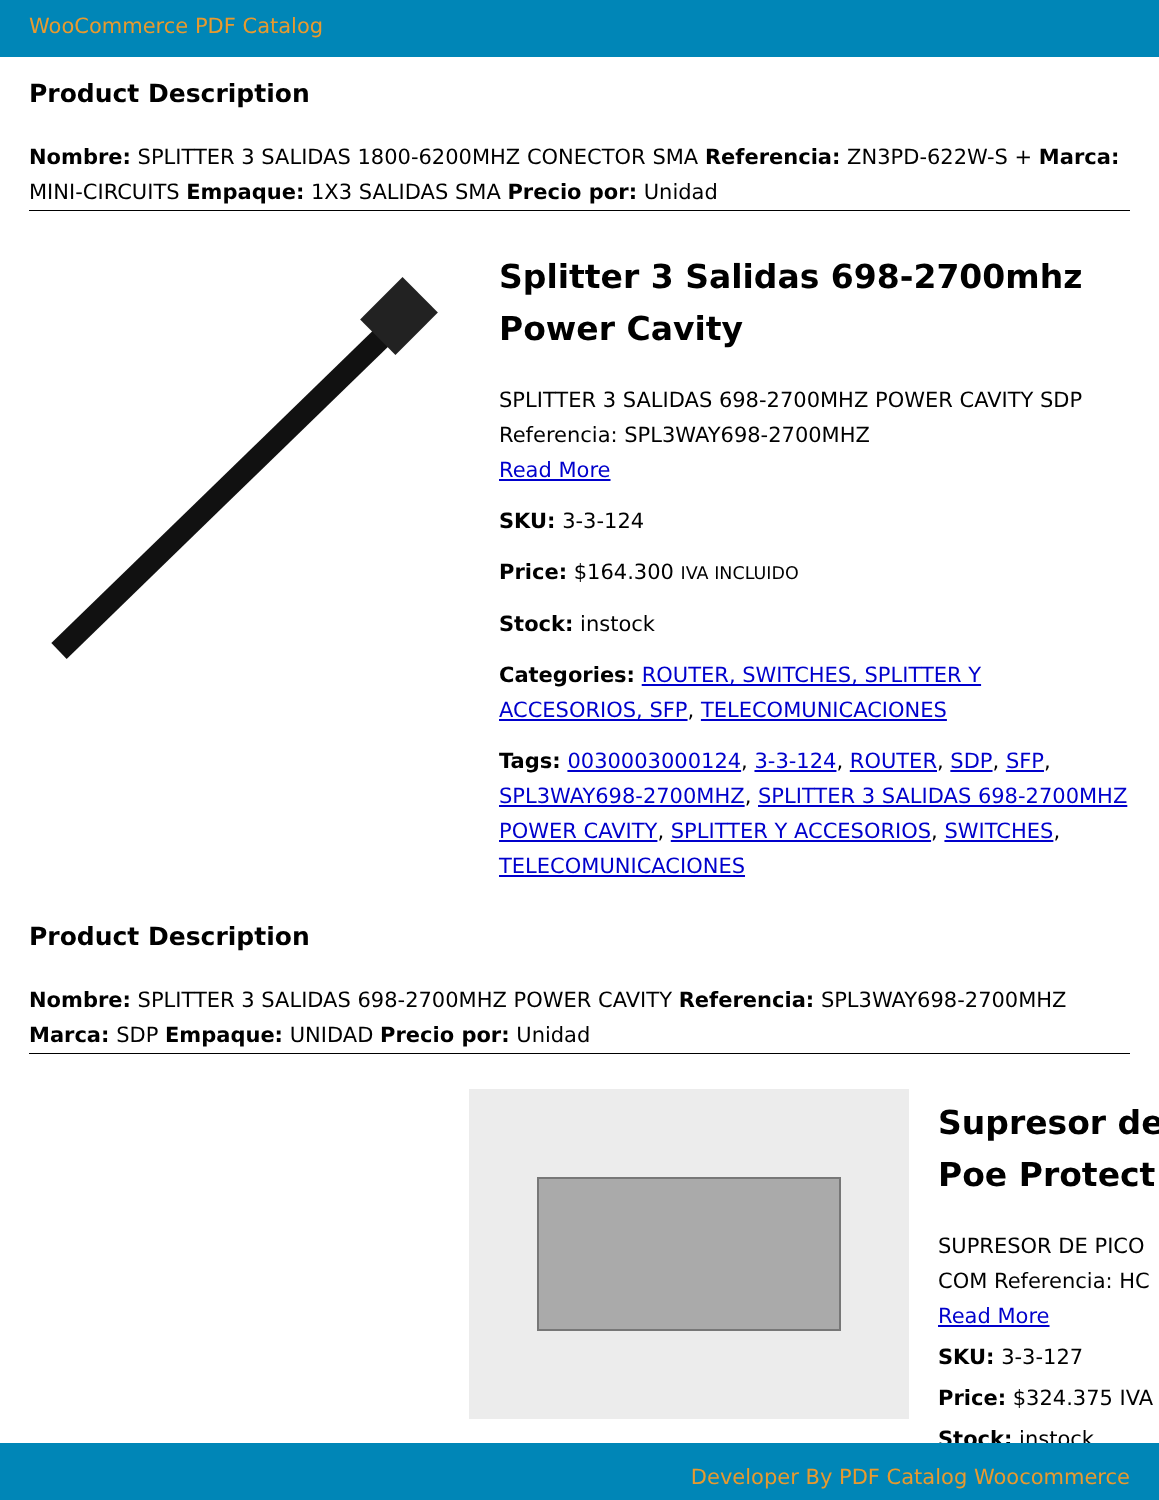WooCommerce PDF Catalog
Product Description
Nombre: SPLITTER 3 SALIDAS 1800-6200MHZ CONECTOR SMA Referencia: ZN3PD-622W-S + Marca: MINI-CIRCUITS Empaque: 1X3 SALIDAS SMA Precio por: Unidad
Splitter 3 Salidas 698-2700mhz Power Cavity
SPLITTER 3 SALIDAS 698-2700MHZ POWER CAVITY SDP Referencia: SPL3WAY698-2700MHZ
Read More
SKU: 3-3-124
Price: $164.300 IVA INCLUIDO
Stock: instock
Categories: ROUTER, SWITCHES, SPLITTER Y ACCESORIOS, SFP, TELECOMUNICACIONES
Tags: 0030003000124, 3-3-124, ROUTER, SDP, SFP, SPL3WAY698-2700MHZ, SPLITTER 3 SALIDAS 698-2700MHZ POWER CAVITY, SPLITTER Y ACCESORIOS, SWITCHES, TELECOMUNICACIONES
Product Description
Nombre: SPLITTER 3 SALIDAS 698-2700MHZ POWER CAVITY Referencia: SPL3WAY698-2700MHZ Marca: SDP Empaque: UNIDAD Precio por: Unidad
Supresor de
Poe Protect
SUPRESOR DE PICO
COM Referencia: HC
Read More
SKU: 3-3-127
Price: $324.375 IVA
Stock: instock
Developer By PDF Catalog Woocommerce